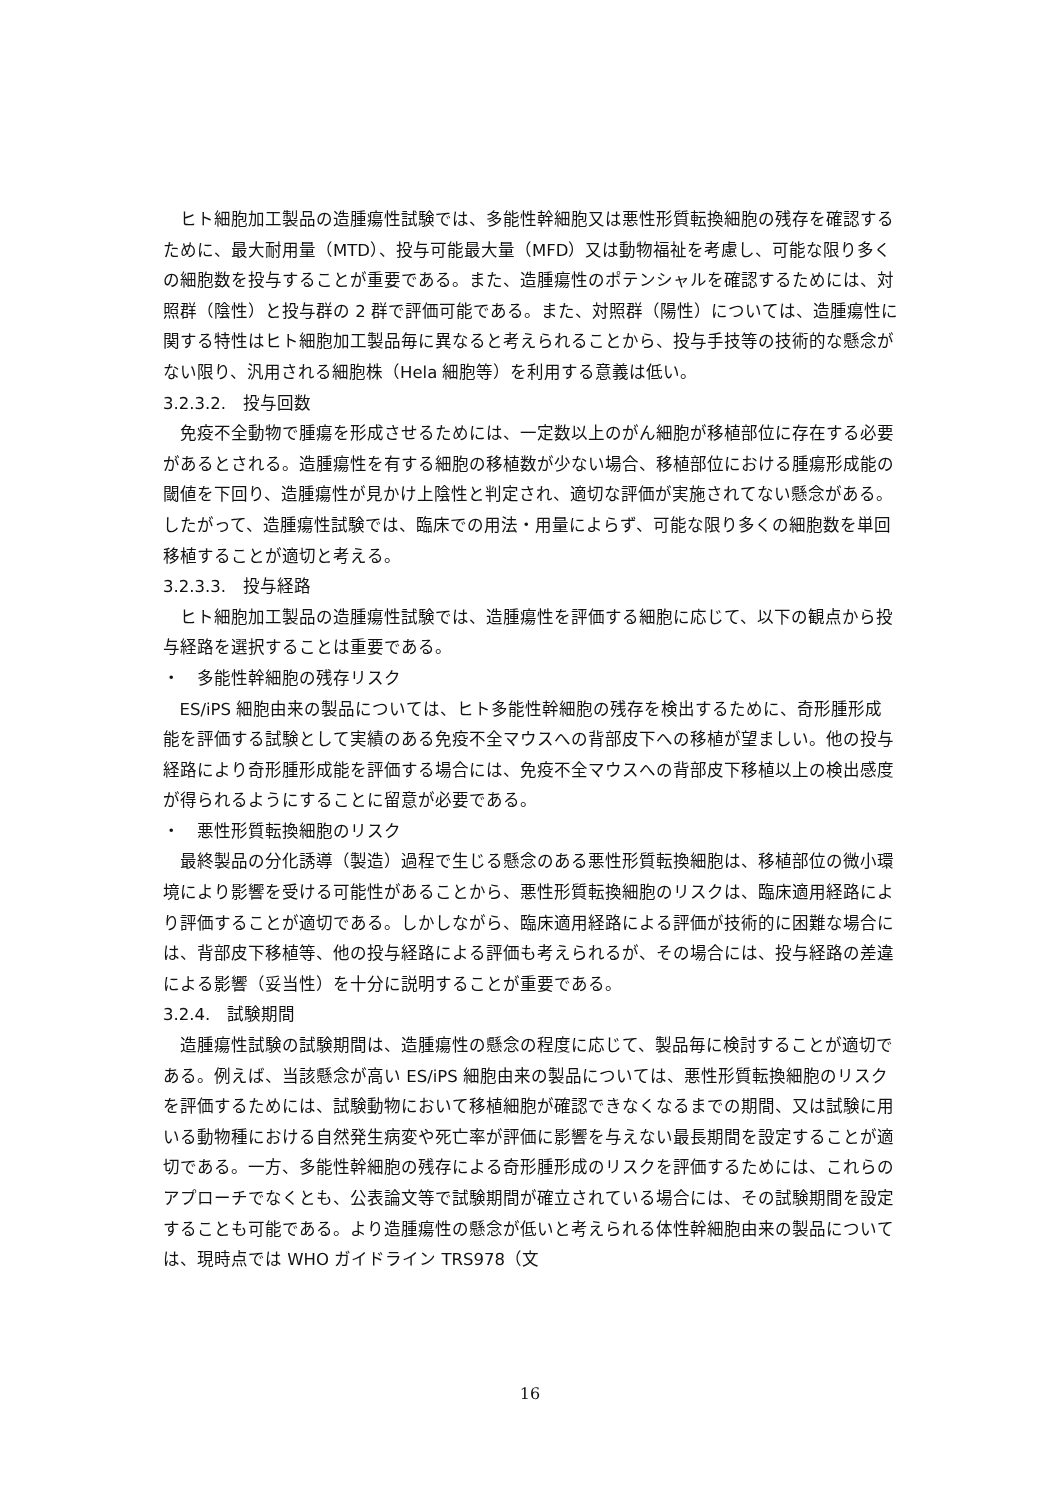ヒト細胞加工製品の造腫瘍性試験では、多能性幹細胞又は悪性形質転換細胞の残存を確認するために、最大耐用量（MTD）、投与可能最大量（MFD）又は動物福祉を考慮し、可能な限り多くの細胞数を投与することが重要である。また、造腫瘍性のポテンシャルを確認するためには、対照群（陰性）と投与群の 2 群で評価可能である。また、対照群（陽性）については、造腫瘍性に関する特性はヒト細胞加工製品毎に異なると考えられることから、投与手技等の技術的な懸念がない限り、汎用される細胞株（Hela 細胞等）を利用する意義は低い。
3.2.3.2.　投与回数
免疫不全動物で腫瘍を形成させるためには、一定数以上のがん細胞が移植部位に存在する必要があるとされる。造腫瘍性を有する細胞の移植数が少ない場合、移植部位における腫瘍形成能の閾値を下回り、造腫瘍性が見かけ上陰性と判定され、適切な評価が実施されてない懸念がある。したがって、造腫瘍性試験では、臨床での用法・用量によらず、可能な限り多くの細胞数を単回移植することが適切と考える。
3.2.3.3.　投与経路
ヒト細胞加工製品の造腫瘍性試験では、造腫瘍性を評価する細胞に応じて、以下の観点から投与経路を選択することは重要である。
・　多能性幹細胞の残存リスク
ES/iPS 細胞由来の製品については、ヒト多能性幹細胞の残存を検出するために、奇形腫形成能を評価する試験として実績のある免疫不全マウスへの背部皮下への移植が望ましい。他の投与経路により奇形腫形成能を評価する場合には、免疫不全マウスへの背部皮下移植以上の検出感度が得られるようにすることに留意が必要である。
・　悪性形質転換細胞のリスク
最終製品の分化誘導（製造）過程で生じる懸念のある悪性形質転換細胞は、移植部位の微小環境により影響を受ける可能性があることから、悪性形質転換細胞のリスクは、臨床適用経路により評価することが適切である。しかしながら、臨床適用経路による評価が技術的に困難な場合には、背部皮下移植等、他の投与経路による評価も考えられるが、その場合には、投与経路の差違による影響（妥当性）を十分に説明することが重要である。
3.2.4.　試験期間
造腫瘍性試験の試験期間は、造腫瘍性の懸念の程度に応じて、製品毎に検討することが適切である。例えば、当該懸念が高い ES/iPS 細胞由来の製品については、悪性形質転換細胞のリスクを評価するためには、試験動物において移植細胞が確認できなくなるまでの期間、又は試験に用いる動物種における自然発生病変や死亡率が評価に影響を与えない最長期間を設定することが適切である。一方、多能性幹細胞の残存による奇形腫形成のリスクを評価するためには、これらのアプローチでなくとも、公表論文等で試験期間が確立されている場合には、その試験期間を設定することも可能である。より造腫瘍性の懸念が低いと考えられる体性幹細胞由来の製品については、現時点では WHO ガイドライン TRS978（文
16